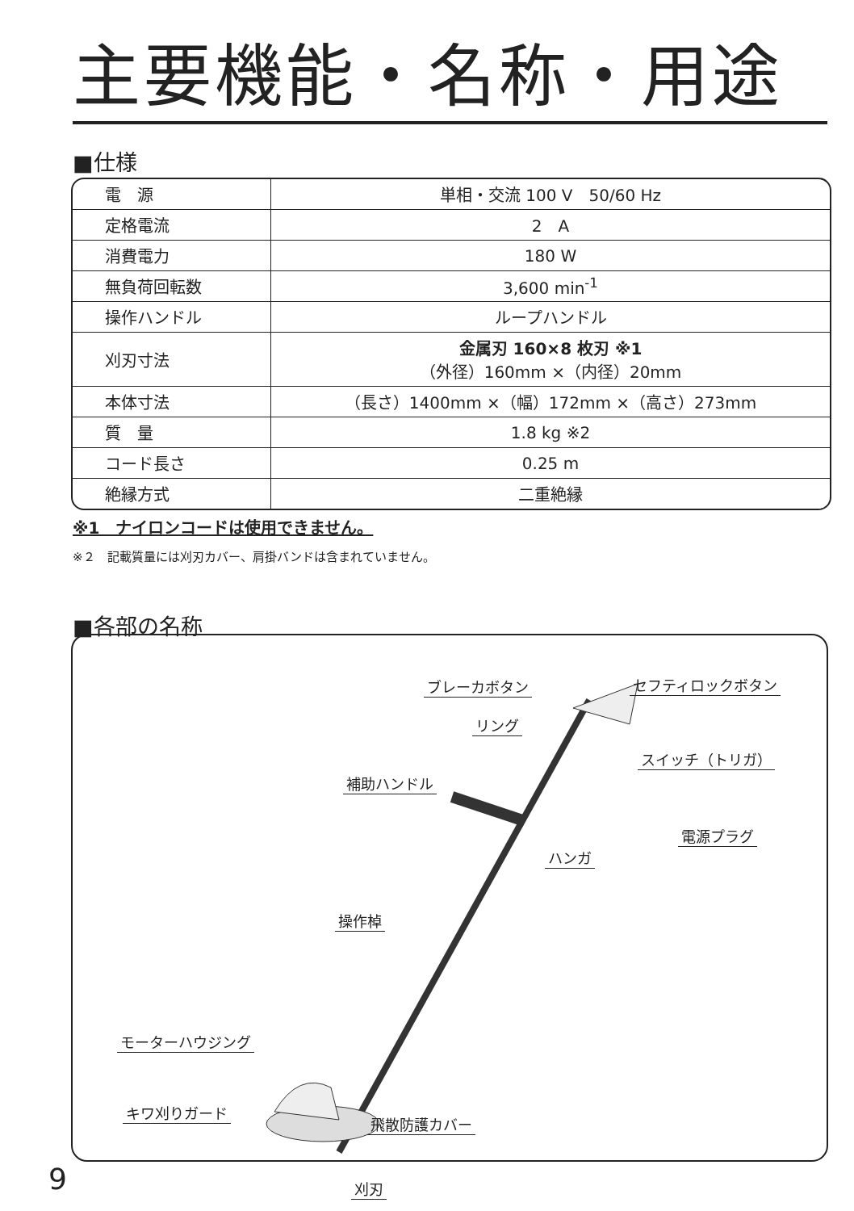主要機能・名称・用途
■仕様
| 電 源 | 単相・交流 100 V 50/60 Hz |
| 定格電流 | 2 A |
| 消費電力 | 180 W |
| 無負荷回転数 | 3,600 min<sup>-1</sup> |
| 操作ハンドル | ループハンドル |
| 刈刃寸法 | 金属刃 160×8 枚刃 ※1 （外径）160mm ×（内径）20mm |
| 本体寸法 | （長さ）1400mm ×（幅）172mm ×（高さ）273mm |
| 質 量 | 1.8 kg ※2 |
| コード長さ | 0.25 m |
| 絶縁方式 | 二重絶縁 |
※1　ナイロンコードは使用できません。
※２　記載質量には刈刃カバー、肩掛バンドは含まれていません。
■各部の名称
ブレーカボタン セフティロックボタン
リング
スイッチ（トリガ）
補助ハンドル
電源プラグ
ハンガ
操作棹
モーターハウジング
キワ刈りガード
飛散防護カバー
刈刃
9